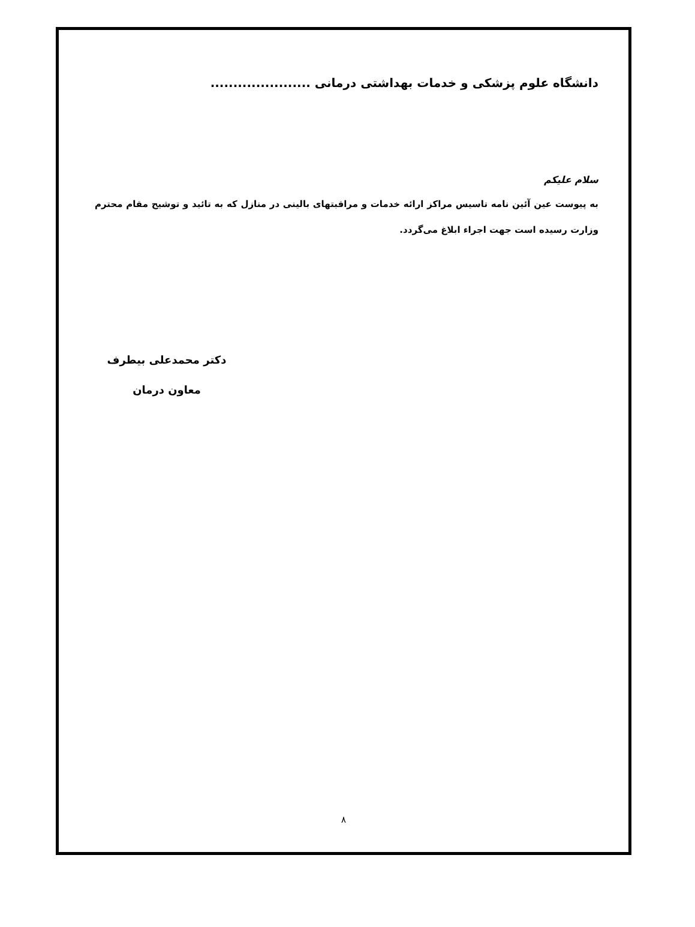دانشگاه علوم پزشکی و خدمات بهداشتی درمانی ......................
سلام علیکم
به پیوست عین آئین نامه تاسیس مراکز ارائه خدمات و مراقبتهای بالینی در منازل که به تائید و توشیح مقام محترم وزارت رسیده است جهت اجراء ابلاغ می‌گردد.
دکتر محمدعلی بیطرف
معاون درمان
۸